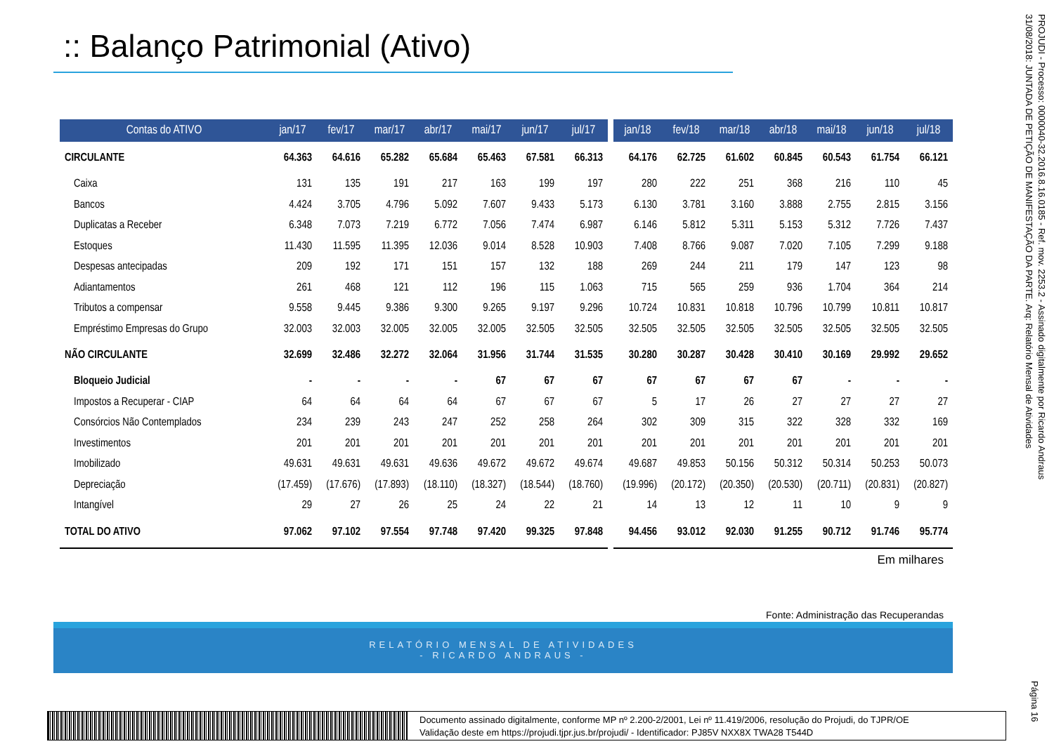:: Balanço Patrimonial (Ativo)
| Contas do ATIVO | jan/17 | fev/17 | mar/17 | abr/17 | mai/17 | jun/17 | jul/17 | | jan/18 | fev/18 | mar/18 | abr/18 | mai/18 | jun/18 | jul/18 |
| --- | --- | --- | --- | --- | --- | --- | --- | --- | --- | --- | --- | --- | --- | --- | --- |
| CIRCULANTE | 64.363 | 64.616 | 65.282 | 65.684 | 65.463 | 67.581 | 66.313 | | 64.176 | 62.725 | 61.602 | 60.845 | 60.543 | 61.754 | 66.121 |
| Caixa | 131 | 135 | 191 | 217 | 163 | 199 | 197 | | 280 | 222 | 251 | 368 | 216 | 110 | 45 |
| Bancos | 4.424 | 3.705 | 4.796 | 5.092 | 7.607 | 9.433 | 5.173 | | 6.130 | 3.781 | 3.160 | 3.888 | 2.755 | 2.815 | 3.156 |
| Duplicatas a Receber | 6.348 | 7.073 | 7.219 | 6.772 | 7.056 | 7.474 | 6.987 | | 6.146 | 5.812 | 5.311 | 5.153 | 5.312 | 7.726 | 7.437 |
| Estoques | 11.430 | 11.595 | 11.395 | 12.036 | 9.014 | 8.528 | 10.903 | | 7.408 | 8.766 | 9.087 | 7.020 | 7.105 | 7.299 | 9.188 |
| Despesas antecipadas | 209 | 192 | 171 | 151 | 157 | 132 | 188 | | 269 | 244 | 211 | 179 | 147 | 123 | 98 |
| Adiantamentos | 261 | 468 | 121 | 112 | 196 | 115 | 1.063 | | 715 | 565 | 259 | 936 | 1.704 | 364 | 214 |
| Tributos a compensar | 9.558 | 9.445 | 9.386 | 9.300 | 9.265 | 9.197 | 9.296 | | 10.724 | 10.831 | 10.818 | 10.796 | 10.799 | 10.811 | 10.817 |
| Empréstimo Empresas do Grupo | 32.003 | 32.003 | 32.005 | 32.005 | 32.005 | 32.505 | 32.505 | | 32.505 | 32.505 | 32.505 | 32.505 | 32.505 | 32.505 | 32.505 |
| NÃO CIRCULANTE | 32.699 | 32.486 | 32.272 | 32.064 | 31.956 | 31.744 | 31.535 | | 30.280 | 30.287 | 30.428 | 30.410 | 30.169 | 29.992 | 29.652 |
| Bloqueio Judicial | - | - | - | - | 67 | 67 | 67 | | 67 | 67 | 67 | 67 | - | - | - |
| Impostos a Recuperar - CIAP | 64 | 64 | 64 | 64 | 67 | 67 | 67 | | 5 | 17 | 26 | 27 | 27 | 27 | 27 |
| Consórcios Não Contemplados | 234 | 239 | 243 | 247 | 252 | 258 | 264 | | 302 | 309 | 315 | 322 | 328 | 332 | 169 |
| Investimentos | 201 | 201 | 201 | 201 | 201 | 201 | 201 | | 201 | 201 | 201 | 201 | 201 | 201 | 201 |
| Imobilizado | 49.631 | 49.631 | 49.631 | 49.636 | 49.672 | 49.672 | 49.674 | | 49.687 | 49.853 | 50.156 | 50.312 | 50.314 | 50.253 | 50.073 |
| Depreciação | (17.459) | (17.676) | (17.893) | (18.110) | (18.327) | (18.544) | (18.760) | | (19.996) | (20.172) | (20.350) | (20.530) | (20.711) | (20.831) | (20.827) |
| Intangível | 29 | 27 | 26 | 25 | 24 | 22 | 21 | | 14 | 13 | 12 | 11 | 10 | 9 | 9 |
| TOTAL DO ATIVO | 97.062 | 97.102 | 97.554 | 97.748 | 97.420 | 99.325 | 97.848 | | 94.456 | 93.012 | 92.030 | 91.255 | 90.712 | 91.746 | 95.774 |
Em milhares
Fonte: Administração das Recuperandas
RELATÓRIO MENSAL DE ATIVIDADES
- RICARDO ANDRAUS -
Documento assinado digitalmente, conforme MP nº 2.200-2/2001, Lei nº 11.419/2006, resolução do Projudi, do TJPR/OE
Validação deste em https://projudi.tjpr.jus.br/projudi/ - Identificador: PJ85V NXX8X TWA28 T544D
PROJUDI - Processo: 0000040-32.2016.8.16.0185 - Ref. mov. 2253.2 - Assinado digitalmente por Ricardo Andraus
31/08/2018: JUNTADA DE PETIÇÃO DE MANIFESTAÇÃO DA PARTE. Arq: Relatório Mensal de Atividades
Página 16